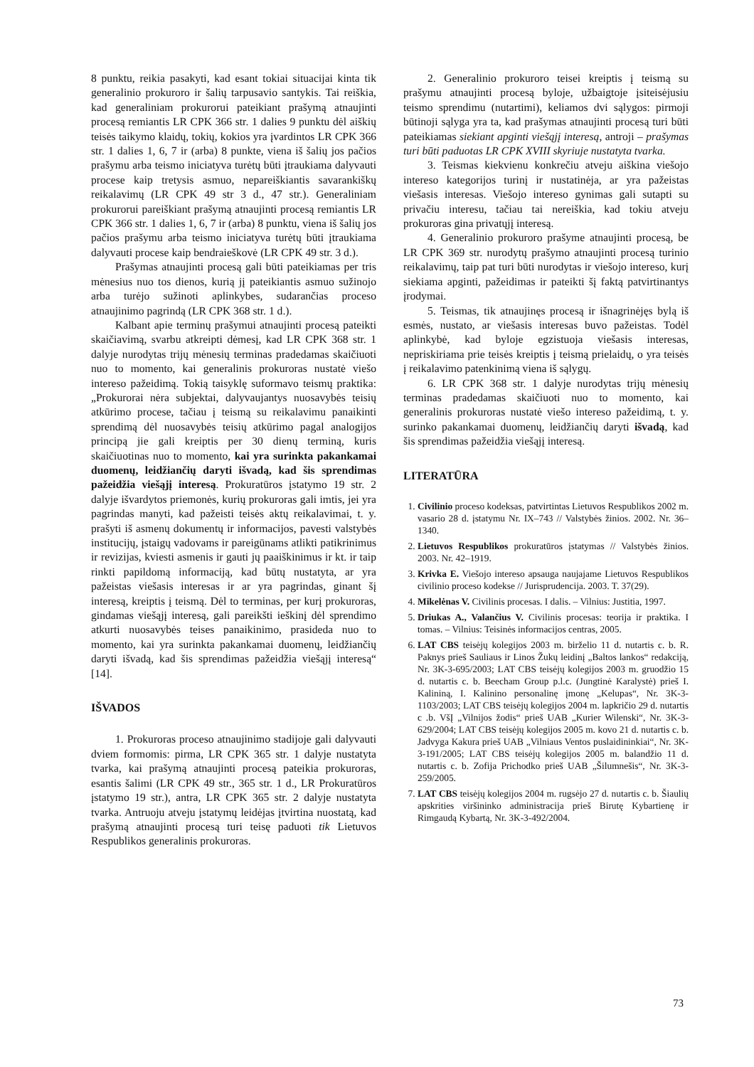8 punktu, reikia pasakyti, kad esant tokiai situacijai kinta tik generalinio prokuroro ir šalių tarpusavio santykis. Tai reiškia, kad generaliniam prokurorui pateikiant prašymą atnaujinti procesą remiantis LR CPK 366 str. 1 dalies 9 punktu dėl aiškių teisės taikymo klaidų, tokių, kokios yra įvardintos LR CPK 366 str. 1 dalies 1, 6, 7 ir (arba) 8 punkte, viena iš šalių jos pačios prašymu arba teismo iniciatyva turėtų būti įtraukiama dalyvauti procese kaip tretysis asmuo, nepareiškiantis savarankiškų reikalavimų (LR CPK 49 str 3 d., 47 str.). Generaliniam prokurorui pareiškiant prašymą atnaujinti procesą remiantis LR CPK 366 str. 1 dalies 1, 6, 7 ir (arba) 8 punktu, viena iš šalių jos pačios prašymu arba teismo iniciatyva turėtų būti įtraukiama dalyvauti procese kaip bendraieškovė (LR CPK 49 str. 3 d.).
Prašymas atnaujinti procesą gali būti pateikiamas per tris mėnesius nuo tos dienos, kurią jį pateikiantis asmuo sužinojo arba turėjo sužinoti aplinkybes, sudarančias proceso atnaujinimo pagrindą (LR CPK 368 str. 1 d.).
Kalbant apie terminų prašymui atnaujinti procesą pateikti skaičiavimą, svarbu atkreipti dėmesį, kad LR CPK 368 str. 1 dalyje nurodytas trijų mėnesių terminas pradedamas skaičiuoti nuo to momento, kai generalinis prokuroras nustatė viešo intereso pažeidimą. Tokią taisyklę suformavo teismų praktika: „Prokurorai nėra subjektai, dalyvaujantys nuosavybės teisių atkūrimo procese, tačiau į teismą su reikalavimu panaikinti sprendimą dėl nuosavybės teisių atkūrimo pagal analogijos principą jie gali kreiptis per 30 dienų terminą, kuris skaičiuotinas nuo to momento, kai yra surinkta pakankamai duomenų, leidžiančių daryti išvadą, kad šis sprendimas pažeidžia viešąjį interesą. Prokuratūros įstatymo 19 str. 2 dalyje išvardytos priemonės, kurių prokuroras gali imtis, jei yra pagrindas manyti, kad pažeisti teisės aktų reikalavimai, t. y. prašyti iš asmenų dokumentų ir informacijos, pavesti valstybės institucijų, įstaigų vadovams ir pareigūnams atlikti patikrinimus ir revizijas, kviesti asmenis ir gauti jų paaiškinimus ir kt. ir taip rinkti papildomą informaciją, kad būtų nustatyta, ar yra pažeistas viešasis interesas ir ar yra pagrindas, ginant šį interesą, kreiptis į teismą. Dėl to terminas, per kurį prokuroras, gindamas viešąjį interesą, gali pareikšti ieškinį dėl sprendimo atkurti nuosavybės teises panaikinimo, prasideda nuo to momento, kai yra surinkta pakankamai duomenų, leidžiančių daryti išvadą, kad šis sprendimas pažeidžia viešąjį interesą“ [14].
IŠVADOS
1. Prokuroras proceso atnaujinimo stadijoje gali dalyvauti dviem formomis: pirma, LR CPK 365 str. 1 dalyje nustatyta tvarka, kai prašymą atnaujinti procesą pateikia prokuroras, esantis šalimi (LR CPK 49 str., 365 str. 1 d., LR Prokuratūros įstatymo 19 str.), antra, LR CPK 365 str. 2 dalyje nustatyta tvarka. Antruoju atveju įstatymų leidėjas įtvirtina nuostatą, kad prašymą atnaujinti procesą turi teisę paduoti tik Lietuvos Respublikos generalinis prokuroras.
2. Generalinio prokuroro teisei kreiptis į teismą su prašymu atnaujinti procesą byloje, užbaigtoje įsiteisėjusiu teismo sprendimu (nutartimi), keliamos dvi sąlygos: pirmoji būtinoji sąlyga yra ta, kad prašymas atnaujinti procesą turi būti pateikiamas siekiant apginti viešąjį interesą, antroji – prašymas turi būti paduotas LR CPK XVIII skyriuje nustatyta tvarka.
3. Teismas kiekvienu konkrečiu atveju aiškina viešojo intereso kategorijos turinį ir nustatinėja, ar yra pažeistas viešasis interesas. Viešojo intereso gynimas gali sutapti su privačiu interesu, tačiau tai nereiškia, kad tokiu atveju prokuroras gina privatųjį interesą.
4. Generalinio prokuroro prašyme atnaujinti procesą, be LR CPK 369 str. nurodytų prašymo atnaujinti procesą turinio reikalavimų, taip pat turi būti nurodytas ir viešojo intereso, kurį siekiama apginti, pažeidimas ir pateikti šį faktą patvirtinantys įrodymai.
5. Teismas, tik atnaujinęs procesą ir išnagrinėjęs bylą iš esmės, nustato, ar viešasis interesas buvo pažeistas. Todėl aplinkybė, kad byloje egzistuoja viešasis interesas, nepriskiriama prie teisės kreiptis į teismą prielaidų, o yra teisės į reikalavimo patenkinimą viena iš sąlygų.
6. LR CPK 368 str. 1 dalyje nurodytas trijų mėnesių terminas pradedamas skaičiuoti nuo to momento, kai generalinis prokuroras nustatė viešo intereso pažeidimą, t. y. surinko pakankamai duomenų, leidžiančių daryti išvadą, kad šis sprendimas pažeidžia viešąjį interesą.
LITERATŪRA
1. Civilinio proceso kodeksas, patvirtintas Lietuvos Respublikos 2002 m. vasario 28 d. įstatymu Nr. IX–743 // Valstybės žinios. 2002. Nr. 36–1340.
2. Lietuvos Respublikos prokuratūros įstatymas // Valstybės žinios. 2003. Nr. 42–1919.
3. Krivka E. Viešojo intereso apsauga naujajame Lietuvos Respublikos civilinio proceso kodekse // Jurisprudencija. 2003. T. 37(29).
4. Mikelėnas V. Civilinis procesas. I dalis. – Vilnius: Justitia, 1997.
5. Driukas A., Valančius V. Civilinis procesas: teorija ir praktika. I tomas. – Vilnius: Teisinės informacijos centras, 2005.
6. LAT CBS teisėjų kolegijos 2003 m. birželio 11 d. nutartis c. b. R. Paknys prieš Sauliaus ir Linos Žukų leidinį „Baltos lankos“ redakciją, Nr. 3K-3-695/2003; LAT CBS teisėjų kolegijos 2003 m. gruodžio 15 d. nutartis c. b. Beecham Group p.l.c. (Jungtinė Karalystė) prieš I. Kalininą, I. Kalinino personalinę įmonę „Kelupas“, Nr. 3K-3-1103/2003; LAT CBS teisėjų kolegijos 2004 m. lapkričio 29 d. nutartis c .b. VšĮ „Vilnijos žodis“ prieš UAB „Kurier Wilenski“, Nr. 3K-3-629/2004; LAT CBS teisėjų kolegijos 2005 m. kovo 21 d. nutartis c. b. Jadvyga Kakura prieš UAB „Vilniaus Ventos puslaidininkiai“, Nr. 3K-3-191/2005; LAT CBS teisėjų kolegijos 2005 m. balandžio 11 d. nutartis c. b. Zofija Prichodko prieš UAB „Šilumnešis“, Nr. 3K-3-259/2005.
7. LAT CBS teisėjų kolegijos 2004 m. rugsėjo 27 d. nutartis c. b. Šiaulių apskrities viršininko administracija prieš Birutę Kybartienę ir Rimgaudą Kybartą, Nr. 3K-3-492/2004.
73